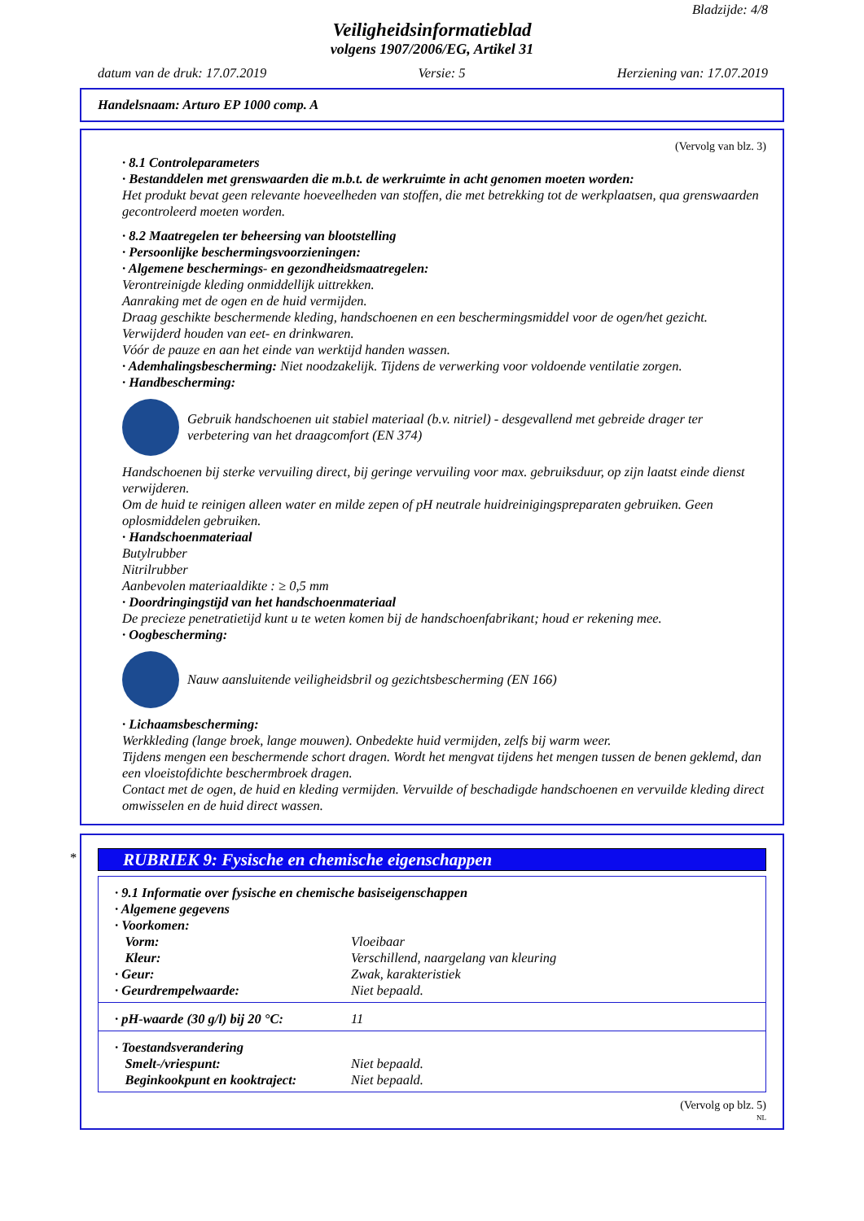Bladzijde: 4/8
Veiligheidsinformatieblad
volgens 1907/2006/EG, Artikel 31
datum van de druk: 17.07.2019 Versie: 5 Herziening van: 17.07.2019
Handelsnaam: Arturo EP 1000 comp. A
(Vervolg van blz. 3)
· 8.1 Controleparameters
· Bestanddelen met grenswaarden die m.b.t. de werkruimte in acht genomen moeten worden:
Het produkt bevat geen relevante hoeveelheden van stoffen, die met betrekking tot de werkplaatsen, qua grenswaarden gecontroleerd moeten worden.
· 8.2 Maatregelen ter beheersing van blootstelling
· Persoonlijke beschermingsvoorzieningen:
· Algemene beschermings- en gezondheidsmaatregelen:
Verontreinigde kleding onmiddellijk uittrekken.
Aanraking met de ogen en de huid vermijden.
Draag geschikte beschermende kleding, handschoenen en een beschermingsmiddel voor de ogen/het gezicht.
Verwijderd houden van eet- en drinkwaren.
Vóór de pauze en aan het einde van werktijd handen wassen.
· Ademhalingsbescherming: Niet noodzakelijk. Tijdens de verwerking voor voldoende ventilatie zorgen.
· Handbescherming:
Gebruik handschoenen uit stabiel materiaal (b.v. nitriel) - desgevallend met gebreide drager ter verbetering van het draagcomfort (EN 374)
Handschoenen bij sterke vervuiling direct, bij geringe vervuiling voor max. gebruiksduur, op zijn laatst einde dienst verwijderen.
Om de huid te reinigen alleen water en milde zepen of pH neutrale huidreinigingspreparaten gebruiken. Geen oplosmiddelen gebruiken.
· Handschoenmateriaal
Butylrubber
Nitrilrubber
Aanbevolen materiaaldikte : ≥ 0,5 mm
· Doordringingstijd van het handschoenmateriaal
De precieze penetratietijd kunt u te weten komen bij de handschoenfabrikant; houd er rekening mee.
· Oogbescherming:
Nauw aansluitende veiligheidsbril og gezichtsbescherming (EN 166)
· Lichaamsbescherming:
Werkkleding (lange broek, lange mouwen). Onbedekte huid vermijden, zelfs bij warm weer.
Tijdens mengen een beschermende schort dragen. Wordt het mengvat tijdens het mengen tussen de benen geklemd, dan een vloeistofdichte beschermbroek dragen.
Contact met de ogen, de huid en kleding vermijden. Vervuilde of beschadigde handschoenen en vervuilde kleding direct omwisselen en de huid direct wassen.
*
RUBRIEK 9: Fysische en chemische eigenschappen
| / · 9.1 Informatie over fysische en chemische basiseigenschappen / / / · Algemene gegevens / / / · Voorkomen: / / / Vorm: / Vloeibaar / / Kleur: / Verschillend, naargelang van kleuring / / · Geur: / Zwak, karakteristiek / / · Geurdrempelwaarde: / Niet bepaald. / |
| / · pH-waarde (30 g/l) bij 20 °C: / 11 / |
| / · Toestandsverandering / / / Smelt-/vriespunt: / Niet bepaald. / / Beginkookpunt en kooktraject: / Niet bepaald. / |
(Vervolg op blz. 5)
NL